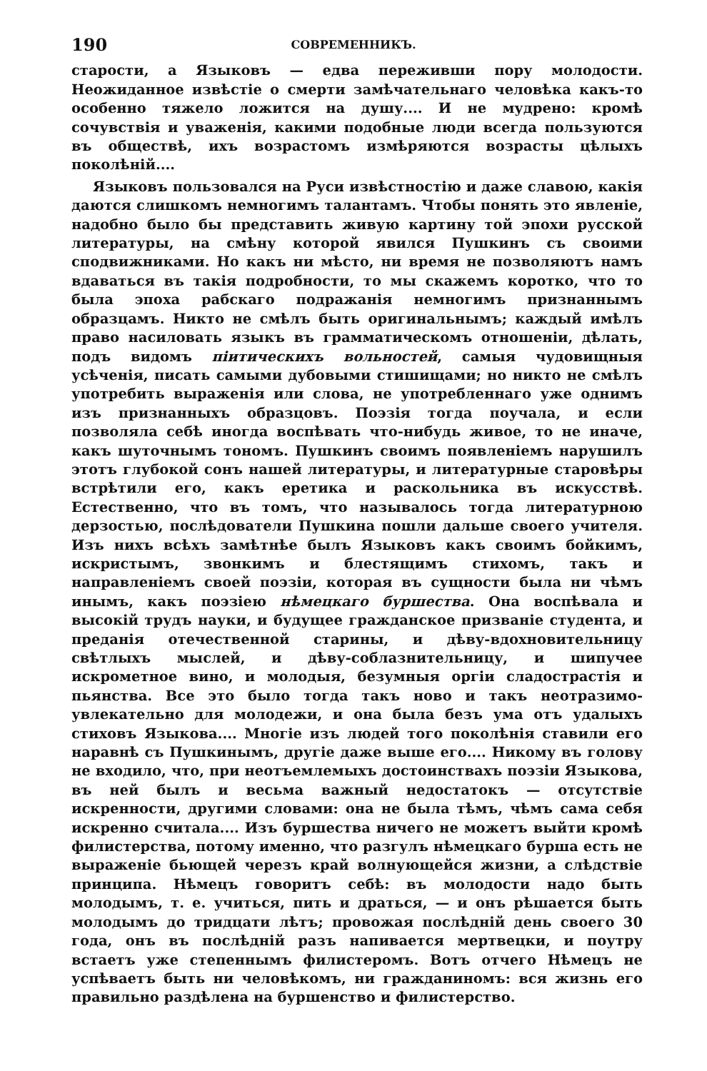190 СОВРЕМЕННИКЪ.
старости, а Языковъ — едва переживши пору молодости. Неожиданное извѣстіе о смерти замѣчательнаго человѣка какъ-то особенно тяжело ложится на душу.... И не мудрено: кромѣ сочувствія и уваженія, какими подобные люди всегда пользуются въ обществѣ, ихъ возрастомъ измѣряются возрасты цѣлыхъ поколѣній....
Языковъ пользовался на Руси извѣстностію и даже славою, какія даются слишкомъ немногимъ талантамъ. Чтобы понять это явленіе, надобно было бы представить живую картину той эпохи русской литературы, на смѣну которой явился Пушкинъ съ своими сподвижниками. Но какъ ни мѣсто, ни время не позволяютъ намъ вдаваться въ такія подробности, то мы скажемъ коротко, что то была эпоха рабскаго подражанія немногимъ признаннымъ образцамъ. Никто не смѣлъ быть оригинальнымъ; каждый имѣлъ право насиловать языкъ въ грамматическомъ отношеніи, дѣлать, подъ видомъ піитическихъ вольностей, самыя чудовищныя усѣченія, писать самыми дубовыми стишищами; но никто не смѣлъ употребить выраженія или слова, не употребленнаго уже однимъ изъ признанныхъ образцовъ. Поэзія тогда поучала, и если позволяла себѣ иногда воспѣвать что-нибудь живое, то не иначе, какъ шуточнымъ тономъ. Пушкинъ своимъ появленіемъ нарушилъ этотъ глубокой сонъ нашей литературы, и литературные старовѣры встрѣтили его, какъ еретика и раскольника въ искусствѣ. Естественно, что въ томъ, что называлось тогда литературною дерзостью, послѣдователи Пушкина пошли дальше своего учителя. Изъ нихъ всѣхъ замѣтнѣе былъ Языковъ какъ своимъ бойкимъ, искристымъ, звонкимъ и блестящимъ стихомъ, такъ и направленіемъ своей поэзіи, которая въ сущности была ни чѣмъ инымъ, какъ поэзіею нѣмецкаго буршества. Она воспѣвала и высокій трудъ науки, и будущее гражданское призваніе студента, и преданія отечественной старины, и дѣву-вдохновительницу свѣтлыхъ мыслей, и дѣву-соблазнительницу, и шипучее искрометное вино, и молодыя, безумныя оргіи сладострастія и пьянства. Все это было тогда такъ ново и такъ неотразимо-увлекательно для молодежи, и она была безъ ума отъ удалыхъ стиховъ Языкова.... Многіе изъ людей того поколѣнія ставили его наравнѣ съ Пушкинымъ, другіе даже выше его.... Никому въ голову не входило, что, при неотъемлемыхъ достоинствахъ поэзіи Языкова, въ ней былъ и весьма важный недостатокъ — отсутствіе искренности, другими словами: она не была тѣмъ, чѣмъ сама себя искренно считала.... Изъ буршества ничего не можетъ выйти кромѣ филистерства, потому именно, что разгулъ нѣмецкаго бурша есть не выраженіе бьющей черезъ край волнующейся жизни, а слѣдствіе принципа. Нѣмецъ говоритъ себѣ: въ молодости надо быть молодымъ, т. е. учиться, пить и драться, — и онъ рѣшается быть молодымъ до тридцати лѣтъ; провожая послѣдній день своего 30 года, онъ въ послѣдній разъ напивается мертвецки, и поутру встаетъ уже степеннымъ филистеромъ. Вотъ отчего Нѣмецъ не успѣваетъ быть ни человѣкомъ, ни гражданиномъ: вся жизнь его правильно раздѣлена на буршенство и филистерство.